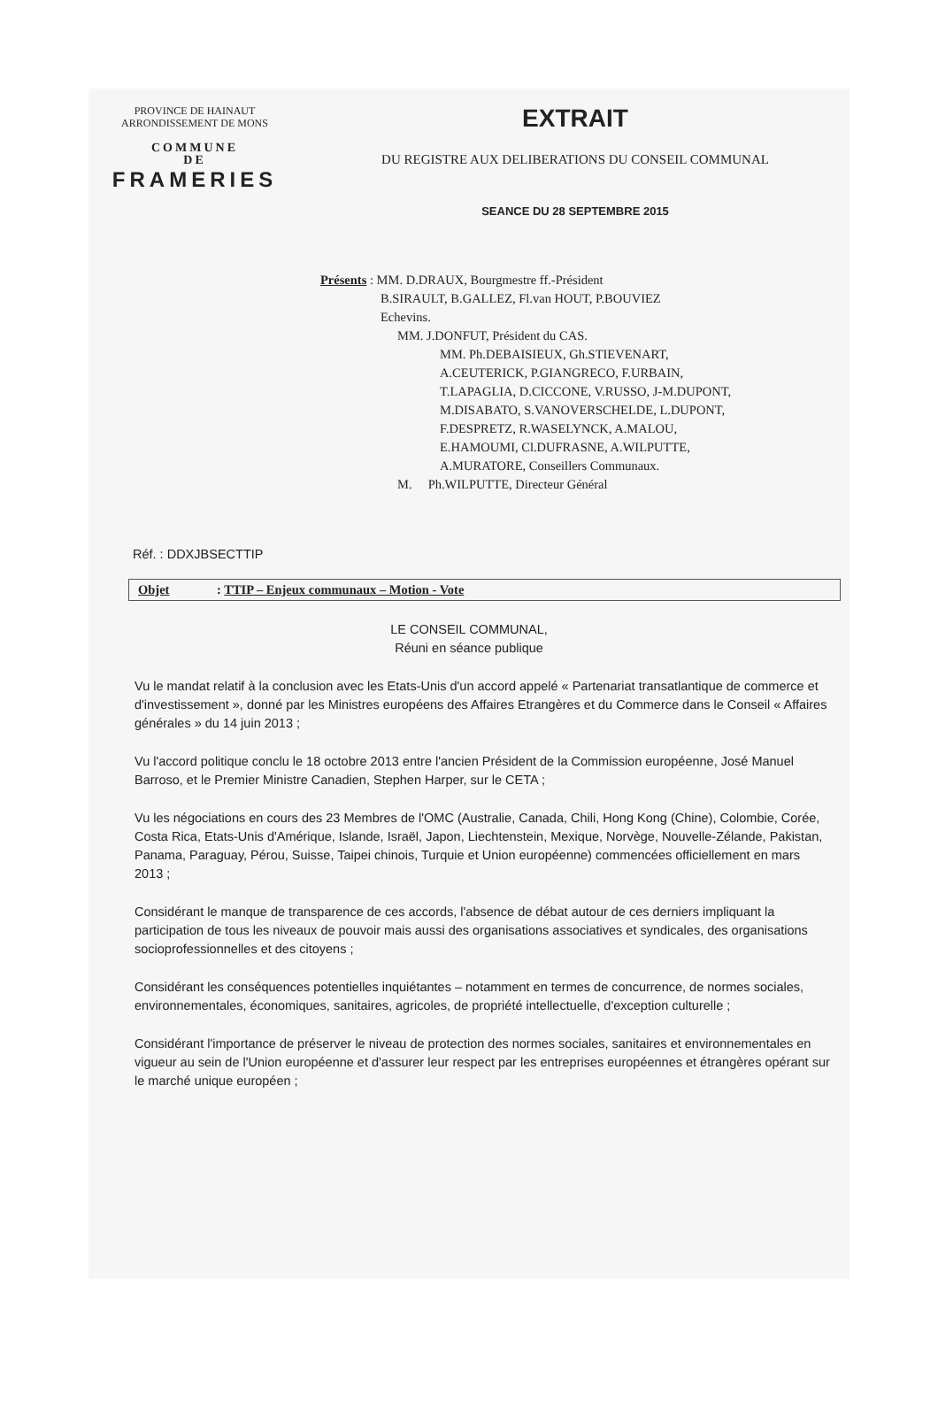PROVINCE DE HAINAUT
ARRONDISSEMENT DE MONS
COMMUNE
DE
FRAMERIES
EXTRAIT
DU REGISTRE AUX DELIBERATIONS DU CONSEIL COMMUNAL
SEANCE DU 28 SEPTEMBRE 2015
Présents : MM. D.DRAUX, Bourgmestre ff.-Président
B.SIRAULT, B.GALLEZ, Fl.van HOUT, P.BOUVIEZ
Echevins.
MM. J.DONFUT, Président du CAS.
MM. Ph.DEBAISIEUX, Gh.STIEVENART,
A.CEUTERICK, P.GIANGRECO, F.URBAIN,
T.LAPAGLIA, D.CICCONE, V.RUSSO, J-M.DUPONT,
M.DISABATO, S.VANOVERSCHELDE, L.DUPONT,
F.DESPRETZ, R.WASELYNCK, A.MALOU,
E.HAMOUMI, Cl.DUFRASNE, A.WILPUTTE,
A.MURATORE, Conseillers Communaux.
M. Ph.WILPUTTE, Directeur Général
Réf. : DDXJBSECTTIP
Objet : TTIP – Enjeux communaux – Motion - Vote
LE CONSEIL COMMUNAL,
Réuni en séance publique
Vu le mandat relatif à la conclusion avec les Etats-Unis d'un accord appelé « Partenariat transatlantique de commerce et d'investissement », donné par les Ministres européens des Affaires Etrangères et du Commerce dans le Conseil « Affaires générales » du 14 juin 2013 ;
Vu l'accord politique conclu le 18 octobre 2013 entre l'ancien Président de la Commission européenne, José Manuel Barroso, et le Premier Ministre Canadien, Stephen Harper, sur le CETA ;
Vu les négociations en cours des 23 Membres de l'OMC (Australie, Canada, Chili, Hong Kong (Chine), Colombie, Corée, Costa Rica, Etats-Unis d'Amérique, Islande, Israël, Japon, Liechtenstein, Mexique, Norvège, Nouvelle-Zélande, Pakistan, Panama, Paraguay, Pérou, Suisse, Taipei chinois, Turquie et Union européenne) commencées officiellement en mars 2013 ;
Considérant le manque de transparence de ces accords, l'absence de débat autour de ces derniers impliquant la participation de tous les niveaux de pouvoir mais aussi des organisations associatives et syndicales, des organisations socioprofessionnelles et des citoyens ;
Considérant les conséquences potentielles inquiétantes – notamment en termes de concurrence, de normes sociales, environnementales, économiques, sanitaires, agricoles, de propriété intellectuelle, d'exception culturelle ;
Considérant l'importance de préserver le niveau de protection des normes sociales, sanitaires et environnementales en vigueur au sein de l'Union européenne et d'assurer leur respect par les entreprises européennes et étrangères opérant sur le marché unique européen ;